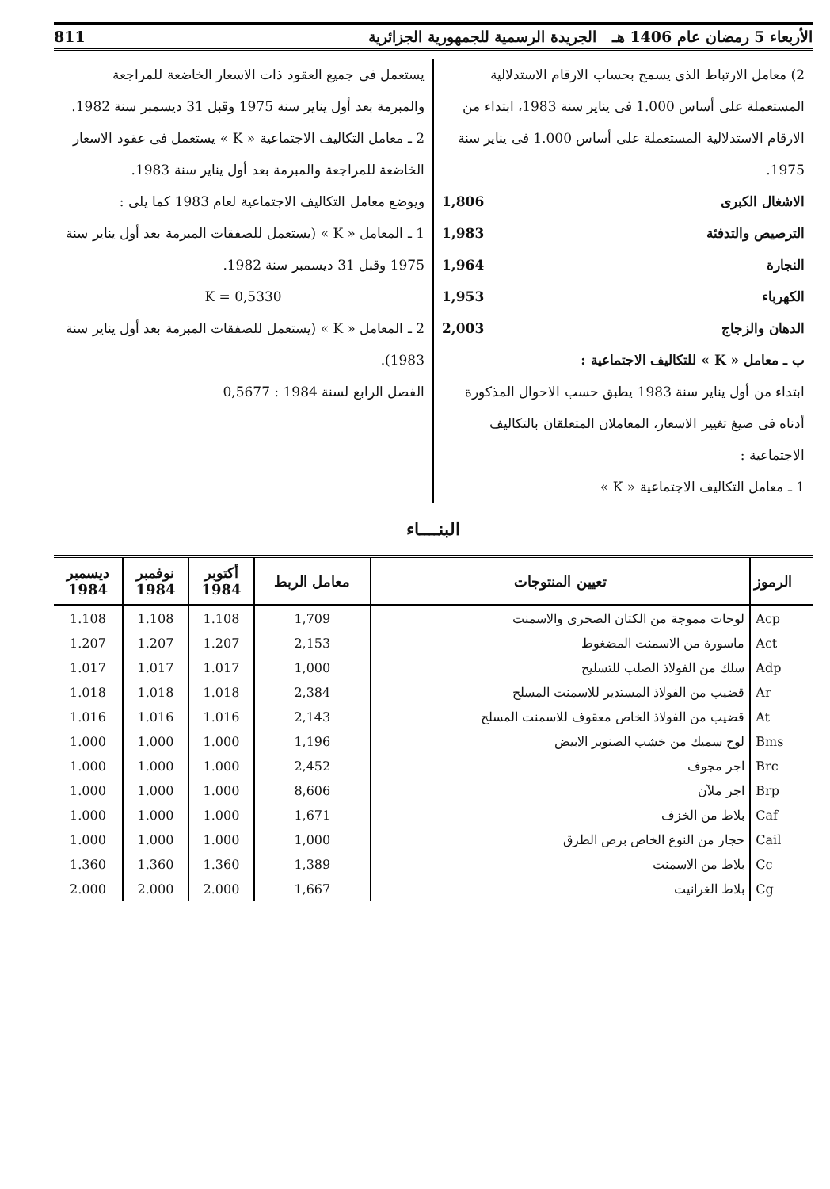الأربعاء 5 رمضان عام 1406 هـ الجريدة الرسمية للجمهورية الجزائرية 811
2) معامل الارتباط الذى يسمح بحساب الارقام الاستدلالية المستعملة على أساس 1.000 فى يناير سنة 1983، ابتداء من الارقام الاستدلالية المستعملة على أساس 1.000 فى يناير سنة 1975.
الاشغال الكبرى 1,806
الترصيص والتدفئة 1,983
النجارة 1,964
الكهرباء 1,953
الدهان والزجاج 2,003
ب ـ معامل « K » للتكاليف الاجتماعية :
ابتداء من أول يناير سنة 1983 يطبق حسب الاحوال المذكورة أدناه فى صيغ تغيير الاسعار، المعاملان المتعلقان بالتكاليف الاجتماعية :
1 ـ معامل التكاليف الاجتماعية « K »
يستعمل فى جميع العقود ذات الاسعار الخاضعة للمراجعة والمبرمة بعد أول يناير سنة 1975 وقبل 31 ديسمبر سنة 1982.
2 ـ معامل التكاليف الاجتماعية « K » يستعمل فى عقود الاسعار الخاضعة للمراجعة والمبرمة بعد أول يناير سنة 1983.
ويوضع معامل التكاليف الاجتماعية لعام 1983 كما يلى :
1 ـ المعامل « K » (يستعمل للصفقات المبرمة بعد أول يناير سنة 1975 وقبل 31 ديسمبر سنة 1982.
K = 0,5330
2 ـ المعامل « K » (يستعمل للصفقات المبرمة بعد أول يناير سنة 1983).
الفصل الرابع لسنة 1984 : 0,5677
البنــــاء
| الرموز | تعيين المنتوجات | معامل الربط | أكتوبر 1984 | نوفمبر 1984 | ديسمبر 1984 |
| --- | --- | --- | --- | --- | --- |
| Acp | لوحات مموجة من الكتان الصخرى والاسمنت | 1,709 | 1.108 | 1.108 | 1.108 |
| Act | ماسورة من الاسمنت المضغوط | 2,153 | 1.207 | 1.207 | 1.207 |
| Adp | سلك من الفولاذ الصلب للتسليح | 1,000 | 1.017 | 1.017 | 1.017 |
| Ar | قضيب من الفولاذ المستدير للاسمنت المسلح | 2,384 | 1.018 | 1.018 | 1.018 |
| At | قضيب من الفولاذ الخاص معقوف للاسمنت المسلح | 2,143 | 1.016 | 1.016 | 1.016 |
| Bms | لوح سميك من خشب الصنوبر الابيض | 1,196 | 1.000 | 1.000 | 1.000 |
| Brc | اجر مجوف | 2,452 | 1.000 | 1.000 | 1.000 |
| Brp | اجر ملآن | 8,606 | 1.000 | 1.000 | 1.000 |
| Caf | بلاط من الخزف | 1,671 | 1.000 | 1.000 | 1.000 |
| Cail | حجار من النوع الخاص برص الطرق | 1,000 | 1.000 | 1.000 | 1.000 |
| Cc | بلاط من الاسمنت | 1,389 | 1.360 | 1.360 | 1.360 |
| Cg | بلاط الغرانيت | 1,667 | 2.000 | 2.000 | 2.000 |